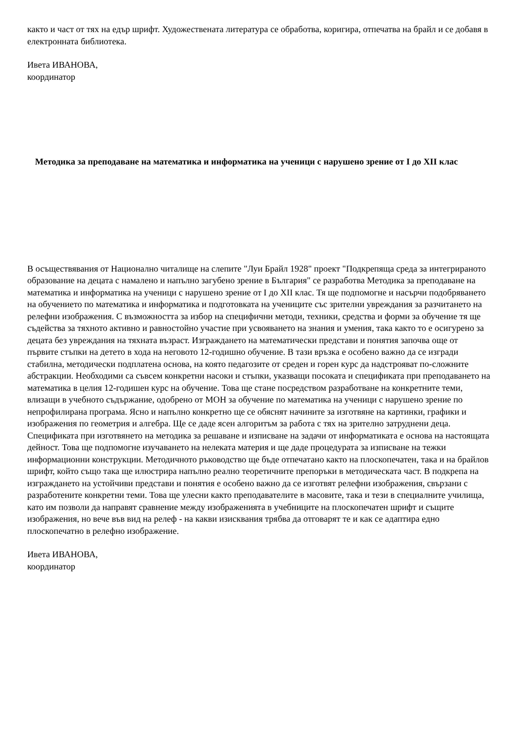както и част от тях на едър шрифт. Художествената литература се обработва, коригира, отпечатва на брайл и се добавя в електронната библиотека.
Ивета ИВАНОВА,
координатор
Методика за преподаване на математика и информатика на ученици с нарушено зрение от I до XII клас
В осъществявания от Национално читалище на слепите "Луи Брайл 1928" проект "Подкрепяща среда за интегрираното образование на децата с намалено и напълно загубено зрение в България" се разработва Методика за преподаване на математика и информатика на ученици с нарушено зрение от I до XII клас. Тя ще подпомогне и насърчи подобряването на обучението по математика и информатика и подготовката на учениците със зрителни увреждания за разчитането на релефни изображения. С възможността за избор на специфични методи, техники, средства и форми за обучение тя ще съдейства за тяхното активно и равностойно участие при усвояването на знания и умения, така както то е осигурено за децата без увреждания на тяхната възраст. Изграждането на математически представи и понятия започва още от първите стъпки на детето в хода на неговото 12-годишно обучение. В тази връзка е особено важно да се изгради стабилна, методически подплатена основа, на която педагозите от среден и горен курс да надстрояват по-сложните абстракции. Необходими са съвсем конкретни насоки и стъпки, указващи посоката и спецификата при преподаването на математика в целия 12-годишен курс на обучение. Това ще стане посредством разработване на конкретните теми, влизащи в учебното съдържание, одобрено от МОН за обучение по математика на ученици с нарушено зрение по непрофилирана програма. Ясно и напълно конкретно ще се обяснят начините за изготвяне на картинки, графики и изображения по геометрия и алгебра. Ще се даде ясен алгоритъм за работа с тях на зрително затруднени деца. Спецификата при изготвянето на методика за решаване и изписване на задачи от информатиката е основа на настоящата дейност. Това ще подпомогне изучаването на нелеката материя и ще даде процедурата за изписване на тежки информационни конструкции. Методичното ръководство ще бъде отпечатано както на плоскопечатен, така и на брайлов шрифт, който също така ще илюстрира напълно реално теоретичните препоръки в методическата част. В подкрепа на изграждането на устойчиви представи и понятия е особено важно да се изготвят релефни изображения, свързани с разработените конкретни теми. Това ще улесни както преподавателите в масовите, така и тези в специалните училища, като им позволи да направят сравнение между изображенията в учебниците на плоскопечатен шрифт и същите изображения, но вече във вид на релеф - на какви изисквания трябва да отговарят те и как се адаптира едно плоскопечатно в релефно изображение.
Ивета ИВАНОВА,
координатор